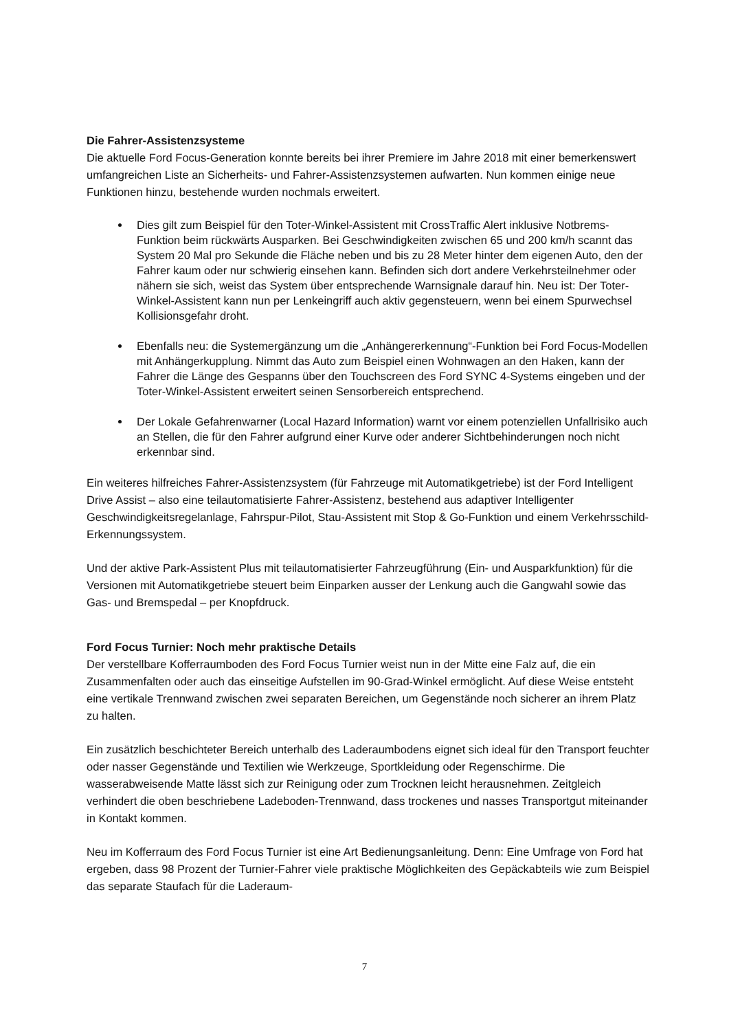Die Fahrer-Assistenzsysteme
Die aktuelle Ford Focus-Generation konnte bereits bei ihrer Premiere im Jahre 2018 mit einer bemerkenswert umfangreichen Liste an Sicherheits- und Fahrer-Assistenzsystemen aufwarten. Nun kommen einige neue Funktionen hinzu, bestehende wurden nochmals erweitert.
Dies gilt zum Beispiel für den Toter-Winkel-Assistent mit CrossTraffic Alert inklusive Notbrems-Funktion beim rückwärts Ausparken. Bei Geschwindigkeiten zwischen 65 und 200 km/h scannt das System 20 Mal pro Sekunde die Fläche neben und bis zu 28 Meter hinter dem eigenen Auto, den der Fahrer kaum oder nur schwierig einsehen kann. Befinden sich dort andere Verkehrsteilnehmer oder nähern sie sich, weist das System über entsprechende Warnsignale darauf hin. Neu ist: Der Toter-Winkel-Assistent kann nun per Lenkeingriff auch aktiv gegensteuern, wenn bei einem Spurwechsel Kollisionsgefahr droht.
Ebenfalls neu: die Systemergänzung um die „Anhängererkennung“-Funktion bei Ford Focus-Modellen mit Anhängerkupplung. Nimmt das Auto zum Beispiel einen Wohnwagen an den Haken, kann der Fahrer die Länge des Gespanns über den Touchscreen des Ford SYNC 4-Systems eingeben und der Toter-Winkel-Assistent erweitert seinen Sensorbereich entsprechend.
Der Lokale Gefahrenwarner (Local Hazard Information) warnt vor einem potenziellen Unfallrisiko auch an Stellen, die für den Fahrer aufgrund einer Kurve oder anderer Sichtbehinderungen noch nicht erkennbar sind.
Ein weiteres hilfreiches Fahrer-Assistenzsystem (für Fahrzeuge mit Automatikgetriebe) ist der Ford Intelligent Drive Assist – also eine teilautomatisierte Fahrer-Assistenz, bestehend aus adaptiver Intelligenter Geschwindigkeitsregelanlage, Fahrspur-Pilot, Stau-Assistent mit Stop & Go-Funktion und einem Verkehrsschild-Erkennungssystem.
Und der aktive Park-Assistent Plus mit teilautomatisierter Fahrzeugführung (Ein- und Ausparkfunktion) für die Versionen mit Automatikgetriebe steuert beim Einparken ausser der Lenkung auch die Gangwahl sowie das Gas- und Bremspedal – per Knopfdruck.
Ford Focus Turnier: Noch mehr praktische Details
Der verstellbare Kofferraumboden des Ford Focus Turnier weist nun in der Mitte eine Falz auf, die ein Zusammenfalten oder auch das einseitige Aufstellen im 90-Grad-Winkel ermöglicht. Auf diese Weise entsteht eine vertikale Trennwand zwischen zwei separaten Bereichen, um Gegenstände noch sicherer an ihrem Platz zu halten.
Ein zusätzlich beschichteter Bereich unterhalb des Laderaumbodens eignet sich ideal für den Transport feuchter oder nasser Gegenstände und Textilien wie Werkzeuge, Sportkleidung oder Regenschirme. Die wasserabweisende Matte lässt sich zur Reinigung oder zum Trocknen leicht herausnehmen. Zeitgleich verhindert die oben beschriebene Ladeboden-Trennwand, dass trockenes und nasses Transportgut miteinander in Kontakt kommen.
Neu im Kofferraum des Ford Focus Turnier ist eine Art Bedienungsanleitung. Denn: Eine Umfrage von Ford hat ergeben, dass 98 Prozent der Turnier-Fahrer viele praktische Möglichkeiten des Gepäckabteils wie zum Beispiel das separate Staufach für die Laderaum-
7